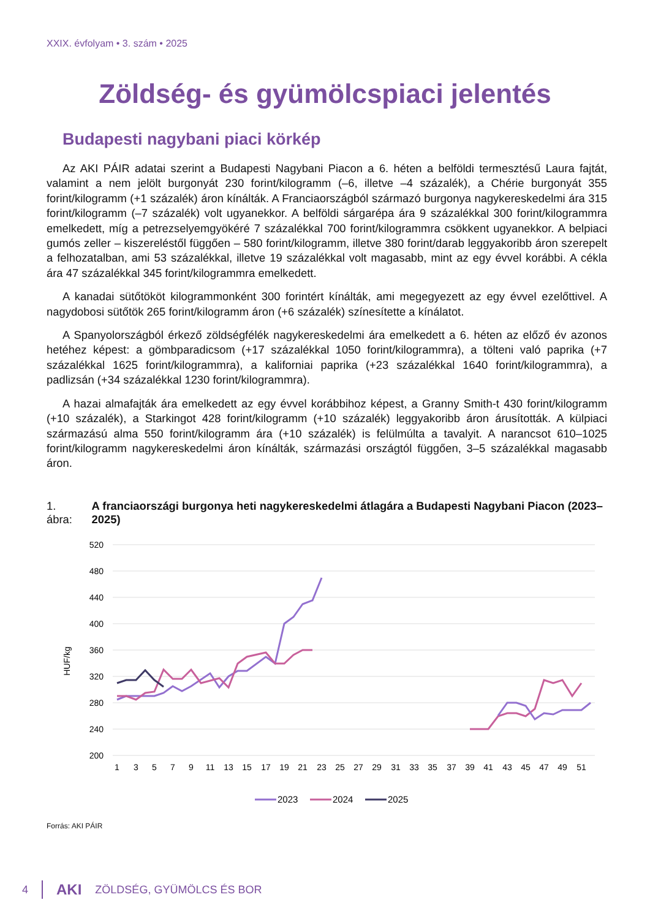XXIX. évfolyam • 3. szám • 2025
Zöldség- és gyümölcspiaci jelentés
Budapesti nagybani piaci körkép
Az AKI PÁIR adatai szerint a Budapesti Nagybani Piacon a 6. héten a belföldi termesztésű Laura fajtát, valamint a nem jelölt burgonyát 230 forint/kilogramm (–6, illetve –4 százalék), a Chérie burgonyát 355 forint/kilogramm (+1 százalék) áron kínálták. A Franciaországból származó burgonya nagykereskedelmi ára 315 forint/kilogramm (–7 százalék) volt ugyanekkor. A belföldi sárgarépa ára 9 százalékkal 300 forint/kilogrammra emelkedett, míg a petrezselyemgyökéré 7 százalékkal 700 forint/kilogrammra csökkent ugyanekkor. A belpiaci gumós zeller – kiszereléstől függően – 580 forint/kilogramm, illetve 380 forint/darab leggyakoribb áron szerepelt a felhozatalban, ami 53 százalékkal, illetve 19 százalékkal volt magasabb, mint az egy évvel korábbi. A cékla ára 47 százalékkal 345 forint/kilogrammra emelkedett.
A kanadai sütőtököt kilogrammonként 300 forintért kínálták, ami megegyezett az egy évvel ezelőttivel. A nagydobosi sütőtök 265 forint/kilogramm áron (+6 százalék) színesítette a kínálatot.
A Spanyolországból érkező zöldségfélék nagykereskedelmi ára emelkedett a 6. héten az előző év azonos hetéhez képest: a gömbparadicsom (+17 százalékkal 1050 forint/kilogrammra), a tölteni való paprika (+7 százalékkal 1625 forint/kilogrammra), a kaliforniai paprika (+23 százalékkal 1640 forint/kilogrammra), a padlizsán (+34 százalékkal 1230 forint/kilogrammra).
A hazai almafajták ára emelkedett az egy évvel korábbihoz képest, a Granny Smith-t 430 forint/kilogramm (+10 százalék), a Starkingot 428 forint/kilogramm (+10 százalék) leggyakoribb áron árusították. A külpiaci származású alma 550 forint/kilogramm ára (+10 százalék) is felülmúlta a tavalyit. A narancsot 610–1025 forint/kilogramm nagykereskedelmi áron kínálták, származási országtól függően, 3–5 százalékkal magasabb áron.
1. ábra: A franciaországi burgonya heti nagykereskedelmi átlagára a Budapesti Nagybani Piacon (2023–2025)
520
480
440
400
360
320
280
240
200
HUF/kg
1
3
5
7
9
11
13
15
17
19
21
23
25
27
29
31
33
35
37
39
41
43
45
47
49
51
2023
2024
2025
Forrás: AKI PÁIR
4 AKI ZÖLDSÉG, GYÜMÖLCS ÉS BOR